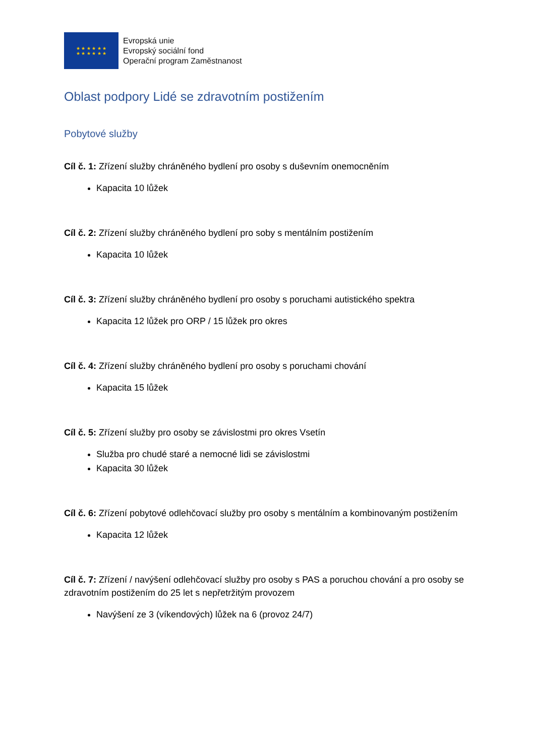★ ★ ★ ★ ★ ★
★ ★ ★ ★ ★ ★
Evropská unie
Evropský sociální fond
Operační program Zaměstnanost
Oblast podpory Lidé se zdravotním postižením
Pobytové služby
Cíl č. 1: Zřízení služby chráněného bydlení pro osoby s duševním onemocněním
Kapacita 10 lůžek
Cíl č. 2: Zřízení služby chráněného bydlení pro soby s mentálním postižením
Kapacita 10 lůžek
Cíl č. 3: Zřízení služby chráněného bydlení pro osoby s poruchami autistického spektra
Kapacita 12 lůžek pro ORP / 15 lůžek pro okres
Cíl č. 4: Zřízení služby chráněného bydlení pro osoby s poruchami chování
Kapacita 15 lůžek
Cíl č. 5: Zřízení služby pro osoby se závislostmi pro okres Vsetín
Služba pro chudé staré a nemocné lidi se závislostmi
Kapacita 30 lůžek
Cíl č. 6: Zřízení pobytové odlehčovací služby pro osoby s mentálním a kombinovaným postižením
Kapacita 12 lůžek
Cíl č. 7: Zřízení / navýšení odlehčovací služby pro osoby s PAS a poruchou chování a pro osoby se zdravotním postižením do 25 let s nepřetržitým provozem
Navýšení ze 3 (víkendových) lůžek na 6 (provoz 24/7)